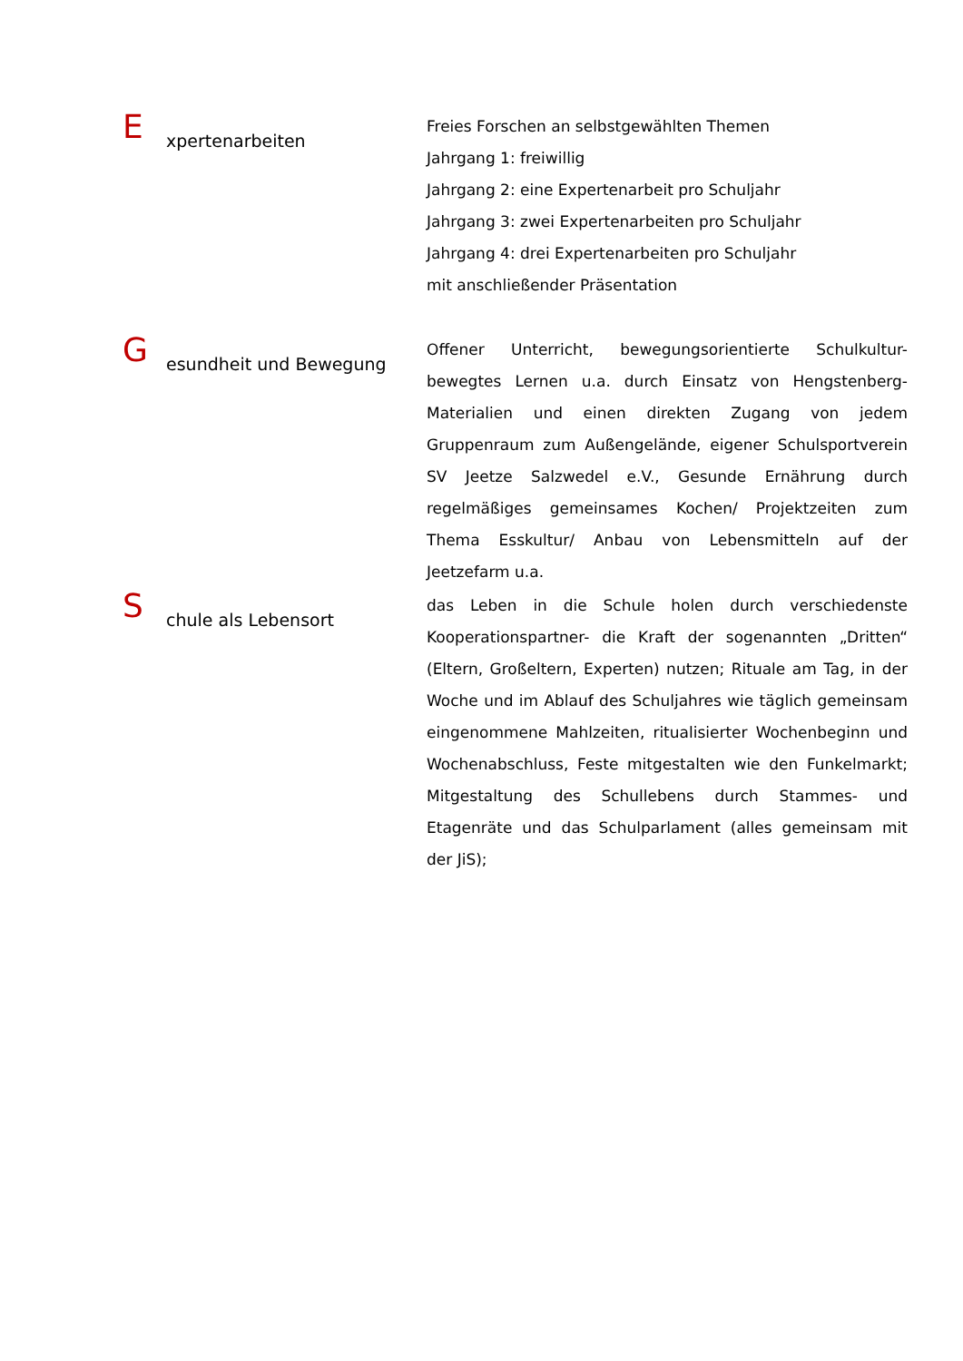Expertenarbeiten
Freies Forschen an selbstgewählten Themen
Jahrgang 1: freiwillig
Jahrgang 2: eine Expertenarbeit pro Schuljahr
Jahrgang 3: zwei Expertenarbeiten pro Schuljahr
Jahrgang 4: drei Expertenarbeiten pro Schuljahr
mit anschließender Präsentation
Gesundheit und Bewegung
Offener Unterricht, bewegungsorientierte Schulkultur- bewegtes Lernen u.a. durch Einsatz von Hengstenberg-Materialien und einen direkten Zugang von jedem Gruppenraum zum Außengelände, eigener Schulsportverein SV Jeetze Salzwedel e.V., Gesunde Ernährung durch regelmäßiges gemeinsames Kochen/ Projektzeiten zum Thema Esskultur/ Anbau von Lebensmitteln auf der Jeetzefarm u.a.
Schule als Lebensort
das Leben in die Schule holen durch verschiedenste Kooperationspartner- die Kraft der sogenannten „Dritten“ (Eltern, Großeltern, Experten) nutzen; Rituale am Tag, in der Woche und im Ablauf des Schuljahres wie täglich gemeinsam eingenommene Mahlzeiten, ritualisierter Wochenbeginn und Wochenabschluss, Feste mitgestalten wie den Funkelmarkt; Mitgestaltung des Schullebens durch Stammes- und Etagenräte und das Schulparlament (alles gemeinsam mit der JiS);